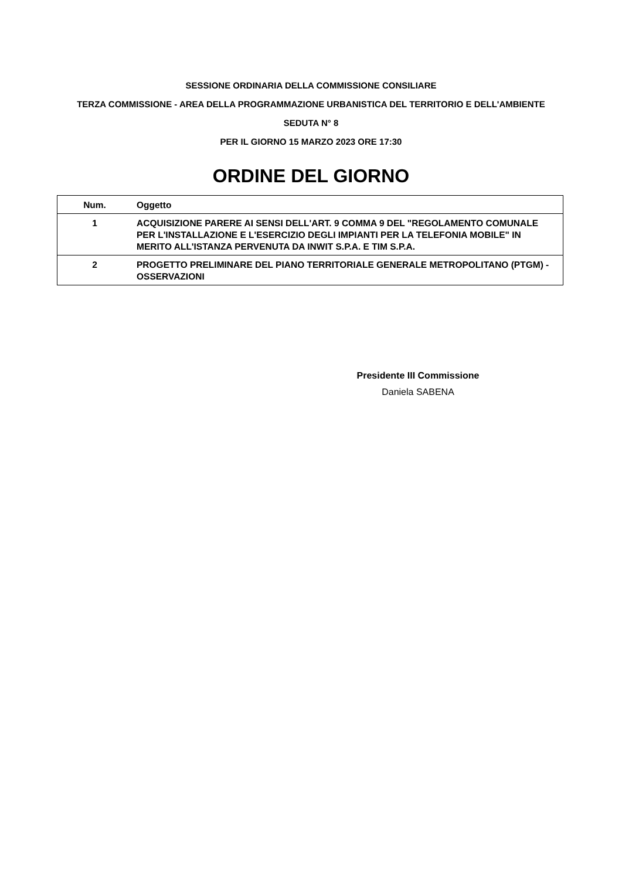SESSIONE ORDINARIA DELLA COMMISSIONE CONSILIARE
TERZA COMMISSIONE - AREA DELLA PROGRAMMAZIONE URBANISTICA DEL TERRITORIO E DELL'AMBIENTE
SEDUTA N° 8
PER IL GIORNO 15 MARZO 2023 ORE 17:30
ORDINE DEL GIORNO
| Num. | Oggetto |
| --- | --- |
| 1 | ACQUISIZIONE PARERE AI SENSI DELL'ART. 9 COMMA 9 DEL "REGOLAMENTO COMUNALE PER L'INSTALLAZIONE E L'ESERCIZIO DEGLI IMPIANTI PER LA TELEFONIA MOBILE" IN MERITO ALL'ISTANZA PERVENUTA DA INWIT S.P.A. E TIM S.P.A. |
| 2 | PROGETTO PRELIMINARE DEL PIANO TERRITORIALE GENERALE METROPOLITANO (PTGM) - OSSERVAZIONI |
Presidente III Commissione
Daniela SABENA